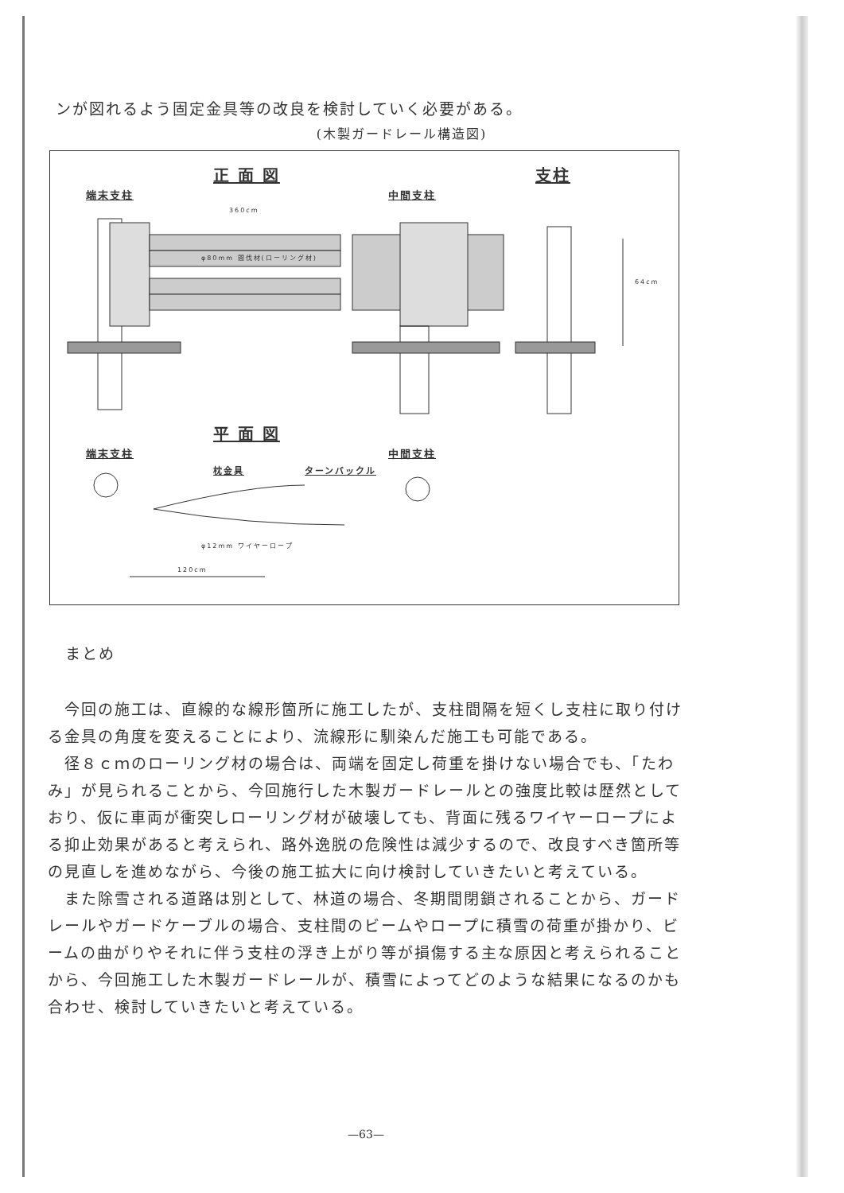ンが図れるよう固定金具等の改良を検討していく必要がある。
(木製ガードレール構造図)
正 面 図 支柱
端末支柱 中間支柱
360cm
φ80mm 間伐材(ローリング材)
64cm
平 面 図
端末支柱 中間支柱
枕金具 ターンバックル
φ12mm ワイヤーロープ
120cm
まとめ
　今回の施工は、直線的な線形箇所に施工したが、支柱間隔を短くし支柱に取り付ける金具の角度を変えることにより、流線形に馴染んだ施工も可能である。
　径８ｃｍのローリング材の場合は、両端を固定し荷重を掛けない場合でも、「たわみ」が見られることから、今回施行した木製ガードレールとの強度比較は歴然としており、仮に車両が衝突しローリング材が破壊しても、背面に残るワイヤーロープによる抑止効果があると考えられ、路外逸脱の危険性は減少するので、改良すべき箇所等の見直しを進めながら、今後の施工拡大に向け検討していきたいと考えている。
　また除雪される道路は別として、林道の場合、冬期間閉鎖されることから、ガードレールやガードケーブルの場合、支柱間のビームやロープに積雪の荷重が掛かり、ビームの曲がりやそれに伴う支柱の浮き上がり等が損傷する主な原因と考えられることから、今回施工した木製ガードレールが、積雪によってどのような結果になるのかも合わせ、検討していきたいと考えている。
—63—